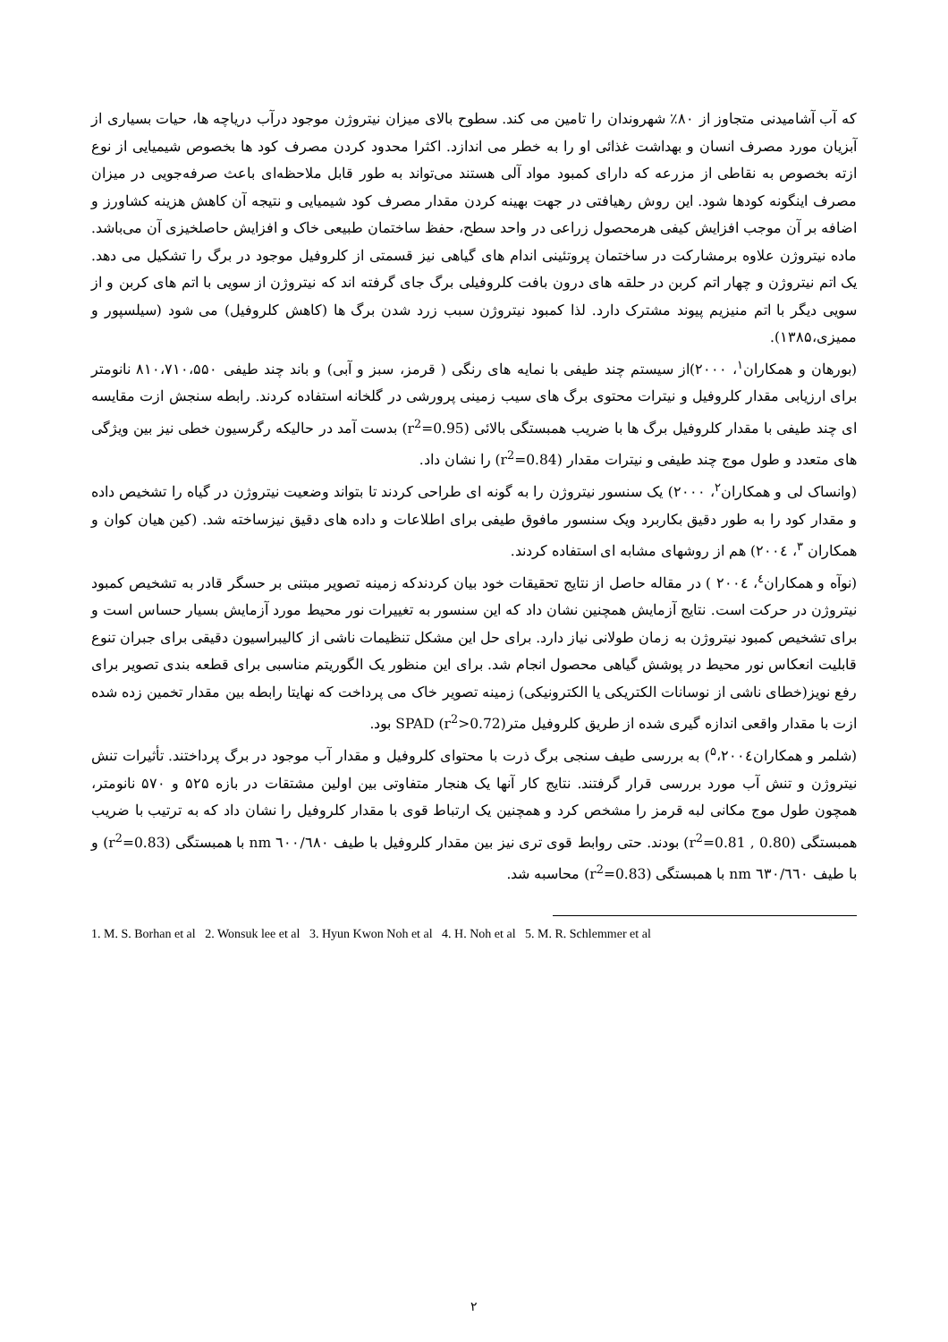که آب آشامیدنی متجاوز از ۸۰٪ شهروندان را تامین می کند. سطوح بالای میزان نیتروژن موجود درآب دریاچه ها، حیات بسیاری از آبزیان مورد مصرف انسان و بهداشت غذائی او را به خطر می اندازد. اکثرا محدود کردن مصرف کود ها بخصوص شیمیایی از نوع ازته بخصوص به نقاطی از مزرعه که دارای کمبود مواد آلی هستند می‌تواند به طور قابل ملاحظه‌ای باعث صرفه‌جویی در میزان مصرف اینگونه کودها شود. این روش رهیافتی در جهت بهینه کردن مقدار مصرف کود شیمیایی و نتیجه آن کاهش هزینه کشاورز و اضافه بر آن موجب افزایش کیفی هرمحصول زراعی در واحد سطح، حفظ ساختمان طبیعی خاک و افزایش حاصلخیزی آن می‌باشد. ماده نیتروژن علاوه برمشارکت در ساختمان پروتئینی اندام های گیاهی نیز قسمتی از کلروفیل موجود در برگ را تشکیل می دهد. یک اتم نیتروژن و چهار اتم کربن در حلقه های درون بافت کلروفیلی برگ جای گرفته اند که نیتروژن از سویی با اتم های کربن و از سویی دیگر با اتم منیزیم پیوند مشترک دارد. لذا کمبود نیتروژن سبب زرد شدن برگ ها (کاهش کلروفیل) می شود (سیلسپور و ممیزی،۱۳۸۵).
(بورهان و همکاران<sup>۱</sup>، ۲۰۰۰)از سیستم چند طیفی با نمایه های رنگی ( قرمز، سبز و آبی) و باند چند طیفی ۸۱۰،۷۱۰،۵۵۰ نانومتر برای ارزیابی مقدار کلروفیل و نیترات محتوی برگ های سیب زمینی پرورشی در گلخانه استفاده کردند. رابطه سنجش ازت مقایسه ای چند طیفی با مقدار کلروفیل برگ ها با ضریب همبستگی بالائی (r<sup>2</sup>=0.95) بدست آمد در حالیکه رگرسیون خطی نیز بین ویژگی های متعدد و طول موج چند طیفی و نیترات مقدار (r<sup>2</sup>=0.84) را نشان داد.
(وانساک لی و همکاران<sup>۲</sup>، ۲۰۰۰) یک سنسور نیتروژن را به گونه ای طراحی کردند تا بتواند وضعیت نیتروژن در گیاه را تشخیص داده و مقدار کود را به طور دقیق بکاربرد ویک سنسور مافوق طیفی برای اطلاعات و داده های دقیق نیزساخته شد. (کین هیان کوان و همکاران <sup>۳</sup>، ۲۰۰٤) هم از روشهای مشابه ای استفاده کردند.
(نوآه و همکاران<sup>٤</sup>، ۲۰۰٤ ) در مقاله حاصل از نتایج تحقیقات خود بیان کردندکه زمینه تصویر مبتنی بر حسگر قادر به تشخیص کمبود نیتروژن در حرکت است. نتایج آزمایش همچنین نشان داد که این سنسور به تغییرات نور محیط مورد آزمایش بسیار حساس است و برای تشخیص کمبود نیتروژن به زمان طولانی نیاز دارد. برای حل این مشکل تنظیمات ناشی از کالیبراسیون دقیقی برای جبران تنوع قابلیت انعکاس نور محیط در پوشش گیاهی محصول انجام شد. برای این منظور یک الگوریتم مناسبی برای قطعه بندی تصویر برای رفع نویز(خطای ناشی از نوسانات الکتریکی یا الکترونیکی) زمینه تصویر خاک می پرداخت که نهایتا رابطه بین مقدار تخمین زده شده ازت با مقدار واقعی اندازه گیری شده از طریق کلروفیل مترSPAD (r<sup>2</sup>>0.72) بود.
(شلمر و همکاران<sup>۵</sup>،۲۰۰٤) به بررسی طیف سنجی برگ ذرت با محتوای کلروفیل و مقدار آب موجود در برگ پرداختند. تأثیرات تنش نیتروژن و تنش آب مورد بررسی قرار گرفتند. نتایج کار آنها یک هنجار متفاوتی بین اولین مشتقات در بازه ۵۲۵ و ۵۷۰ نانومتر، همچون طول موج مکانی لبه قرمز را مشخص کرد و همچنین یک ارتباط قوی با مقدار کلروفیل را نشان داد که به ترتیب با ضریب همبستگی (0.80 , r<sup>2</sup>=0.81) بودند. حتی روابط قوی تری نیز بین مقدار کلروفیل با طیف ٦۰۰/٦۸۰ nm با همبستگی (r<sup>2</sup>=0.83) و با طیف ٦۳۰/٦٦۰ nm با همبستگی (r<sup>2</sup>=0.83) محاسبه شد.
1. M. S. Borhan et al 2. Wonsuk lee et al 3. Hyun Kwon Noh et al 4. H. Noh et al 5. M. R. Schlemmer et al
۲